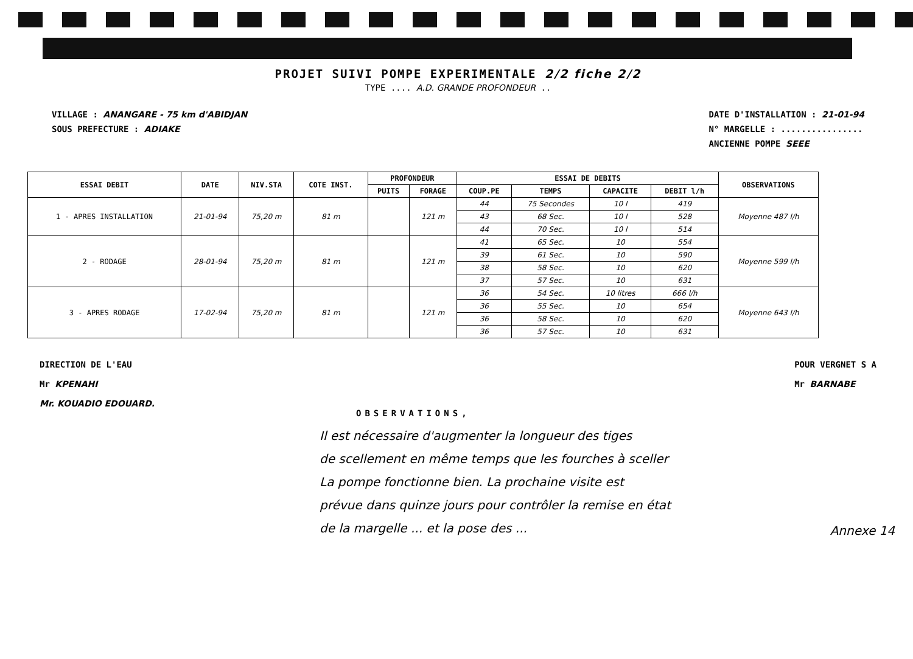PROJET SUIVI POMPE EXPERIMENTALE 2/2 fiche 2/2
TYPE .... A.D. GRANDE PROFONDEUR ..
VILLAGE : ANANGARE - 75 km d'ABIDJAN
SOUS PREFECTURE : ADIAKE
DATE D'INSTALLATION : 21-01-94
N° MARGELLE : ................
ANCIENNE POMPE SEEE
| ESSAI DEBIT | DATE | NIV.STA | COTE INST. | PROFONDEUR | | ESSAI DE DEBITS | | | | OBSERVATIONS |
| --- | --- | --- | --- | --- | --- | --- | --- | --- | --- | --- |
| | | | | PUITS | FORAGE | COUP.PE | TEMPS | CAPACITE | DEBIT l/h | |
| 1 - APRES INSTALLATION | 21-01-94 | 75,20 m | 81 m | | 121 m | 44 | 75 Secondes | 10 l | 419 | Moyenne 487 l/h |
| | | | | | | 43 | 68 Sec. | 10 l | 528 | |
| | | | | | | 44 | 70 Sec. | 10 l | 514 | |
| 2 - RODAGE | 28-01-94 | 75,20 m | 81 m | | 121 m | 41 | 65 Sec. | 10 | 554 | Moyenne 599 l/h |
| | | | | | | 39 | 61 Sec. | 10 | 590 | |
| | | | | | | 38 | 58 Sec. | 10 | 620 | |
| | | | | | | 37 | 57 Sec. | 10 | 631 | |
| 3 - APRES RODAGE | 17-02-94 | 75,20 m | 81 m | | 121 m | 36 | 54 Sec. | 10 litres | 666 l/h | Moyenne 643 l/h |
| | | | | | | 36 | 55 Sec. | 10 | 654 | |
| | | | | | | 36 | 58 Sec. | 10 | 620 | |
| | | | | | | 36 | 57 Sec. | 10 | 631 | |
DIRECTION DE L'EAU
Mr KPENAHI
Mr. KOUADIO EDOUARD.
POUR VERGNET S A
Mr BARNABE
OBSERVATIONS,
Il est nécessaire d'augmenter la longueur des tiges
de scellement en même temps que les fourches à sceller
La pompe fonctionne bien. La prochaine visite est
prévue dans quinze jours pour contrôler la remise en état
de la margelle ... et la pose des ...
Annexe 14